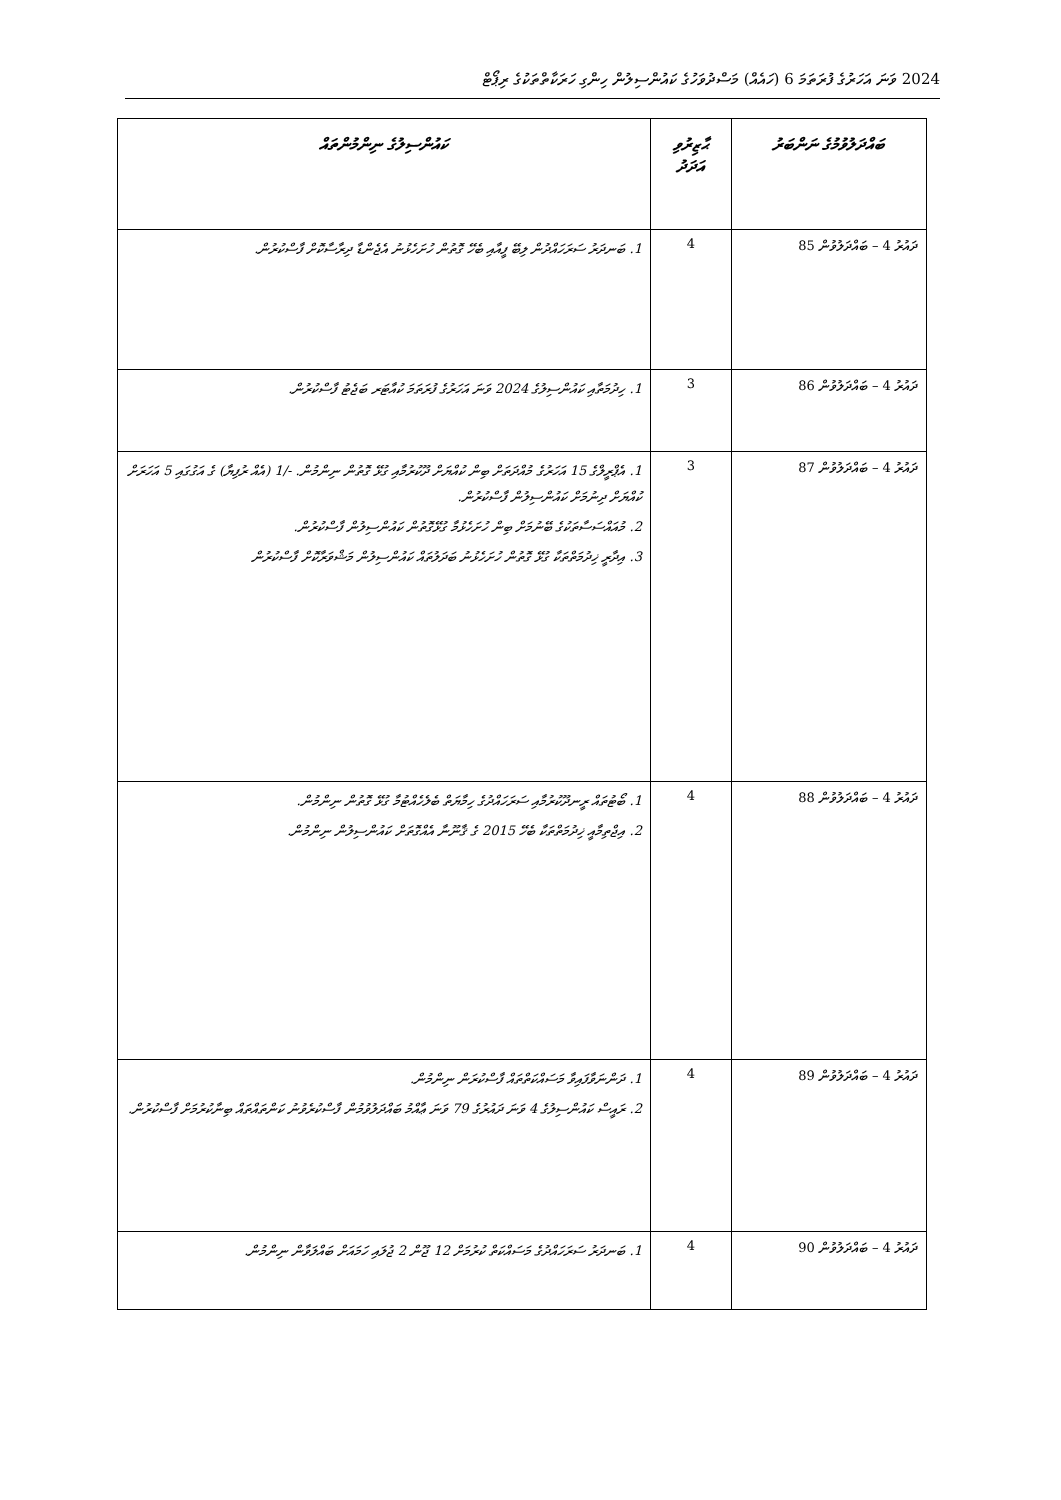2024 ވަނަ އަހަރުގެ ފުރަތަމަ 6 (ހައެއް) މަސްދުވަހުގެ ކައުންސިލުން ހިންގި ހަރަކާތްތަކުގެ ރިޕޯޓް
| ބައްދަލުވުމުގެ ނަންބަރު | ޙާޒިރުވި އަދަދު | ކައުންސިލުގެ ނިންމުންތައް |
| --- | --- | --- |
| ދައުރު 4 – ބައްދަލުވުން 85 | 4 | 1. ބަނދަރު ސަރަހައްދުން ލިބޭ ފީއާއި ބެހޭ ގޮތުން ހުށަހެޅުނު އެޖެންޑާ ދިރާސާކޮށް ފާސްކުރުން. |
| ދައުރު 4 – ބައްދަލުވުން 86 | 3 | 1. ހިދުމަތާއި ކައުންސިލުގެ 2024 ވަނަ އަހަރުގެ ފުރަތަމަ ކުއާޓަރ ބަޖެޓު ފާސްކުރުން. |
| ދައުރު 4 – ބައްދަލުވުން 87 | 3 | 1. އެޕްރީލްގެ 15 އަހަރުގެ މުއްދަތަށް ބިން ކުއްޔަށް ދޫކުރުމާއި ގުޅޭ ގޮތުން ނިންމުން. -/1 (އެއް ރުފިޔާ) ގެ އަގުގައި 5 އަހަރަށް ކުއްޔަށް ދިނުމަށް ކައުންސިލުން ފާސްކުރުން. 2. މުއައްސަސާތަކުގެ ބޭނުމަށް ބިން ހުށަހެޅުމާ ގުޅޭގޮތުން ކައުންސިލުން ފާސްކުރުން. 3. އިދާރީ ޚިދުމަތްތަކާ ގުޅޭ ގޮތުން ހުށަހެޅުނު ބަދަލުތައް ކައުންސިލުން މަޝްވަރާކޮށް ފާސްކުރުން |
| ދައުރު 4 – ބައްދަލުވުން 88 | 4 | 1. ބޯޓުތައް ރީނދޫކުރުމާއި ސަރަހައްދުގެ ހިމާޔަތް ބެލެހެއްޓުމާ ގުޅޭ ގޮތުން ނިންމުން. 2. އިޖްތިމާއީ ޚިދުމަތްތަކާ ބެހޭ 2015 ގެ ޤާނޫނާ އެއްގޮތަށް ކައުންސިލުން ނިންމުން. |
| ދައުރު 4 – ބައްދަލުވުން 89 | 4 | 1. ދަންނަވާފައިވާ މަސައްކަތްތައް ފާސްކުރަން ނިންމުން. 2. ރައީސް ކައުންސިލުގެ 4 ވަނަ ދައުރުގެ 79 ވަނަ ޢާއްމު ބައްދަލުވުމުން ފާސްކުރެވުނު ކަންތައްތައް ބިނާކުރުމަށް ފާސްކުރުން. |
| ދައުރު 4 – ބައްދަލުވުން 90 | 4 | 1. ބަނދަރު ސަރަހައްދުގެ މަސައްކަތް ކުރުމަށް 12 ޖޫން 2 ޖުލައި ހަމައަށް ބައްލަވާން ނިންމުން. |